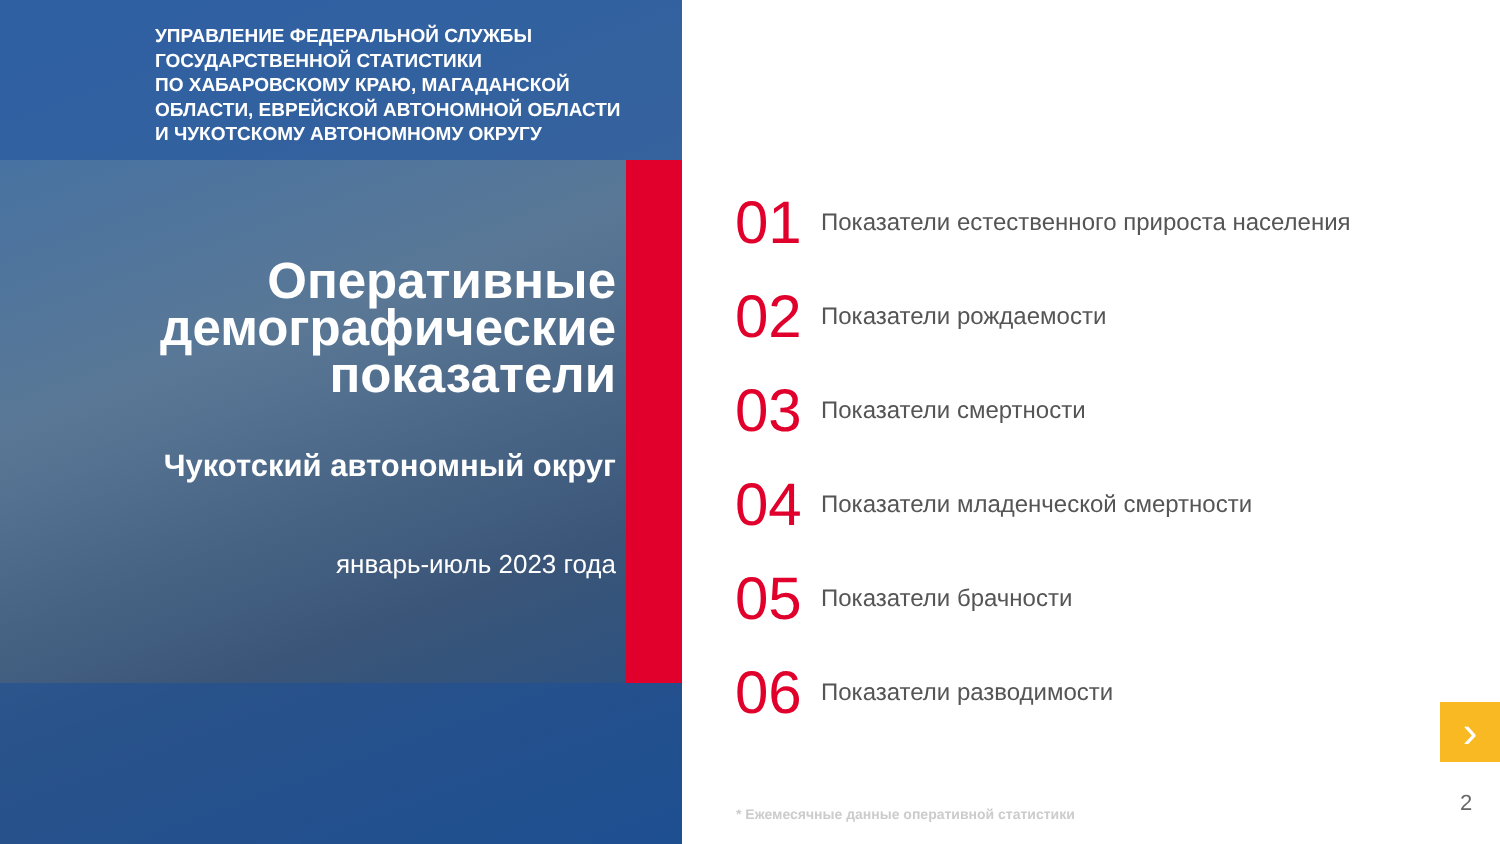УПРАВЛЕНИЕ ФЕДЕРАЛЬНОЙ СЛУЖБЫ
ГОСУДАРСТВЕННОЙ СТАТИСТИКИ
ПО ХАБАРОВСКОМУ КРАЮ, МАГАДАНСКОЙ
ОБЛАСТИ, ЕВРЕЙСКОЙ АВТОНОМНОЙ ОБЛАСТИ
И ЧУКОТСКОМУ АВТОНОМНОМУ ОКРУГУ
Оперативные
демографические
показатели
Чукотский автономный округ
январь-июль 2023 года
01 Показатели естественного прироста населения
02 Показатели рождаемости
03 Показатели смертности
04 Показатели младенческой смертности
05 Показатели брачности
06 Показатели разводимости
›
* Ежемесячные данные оперативной статистики
2